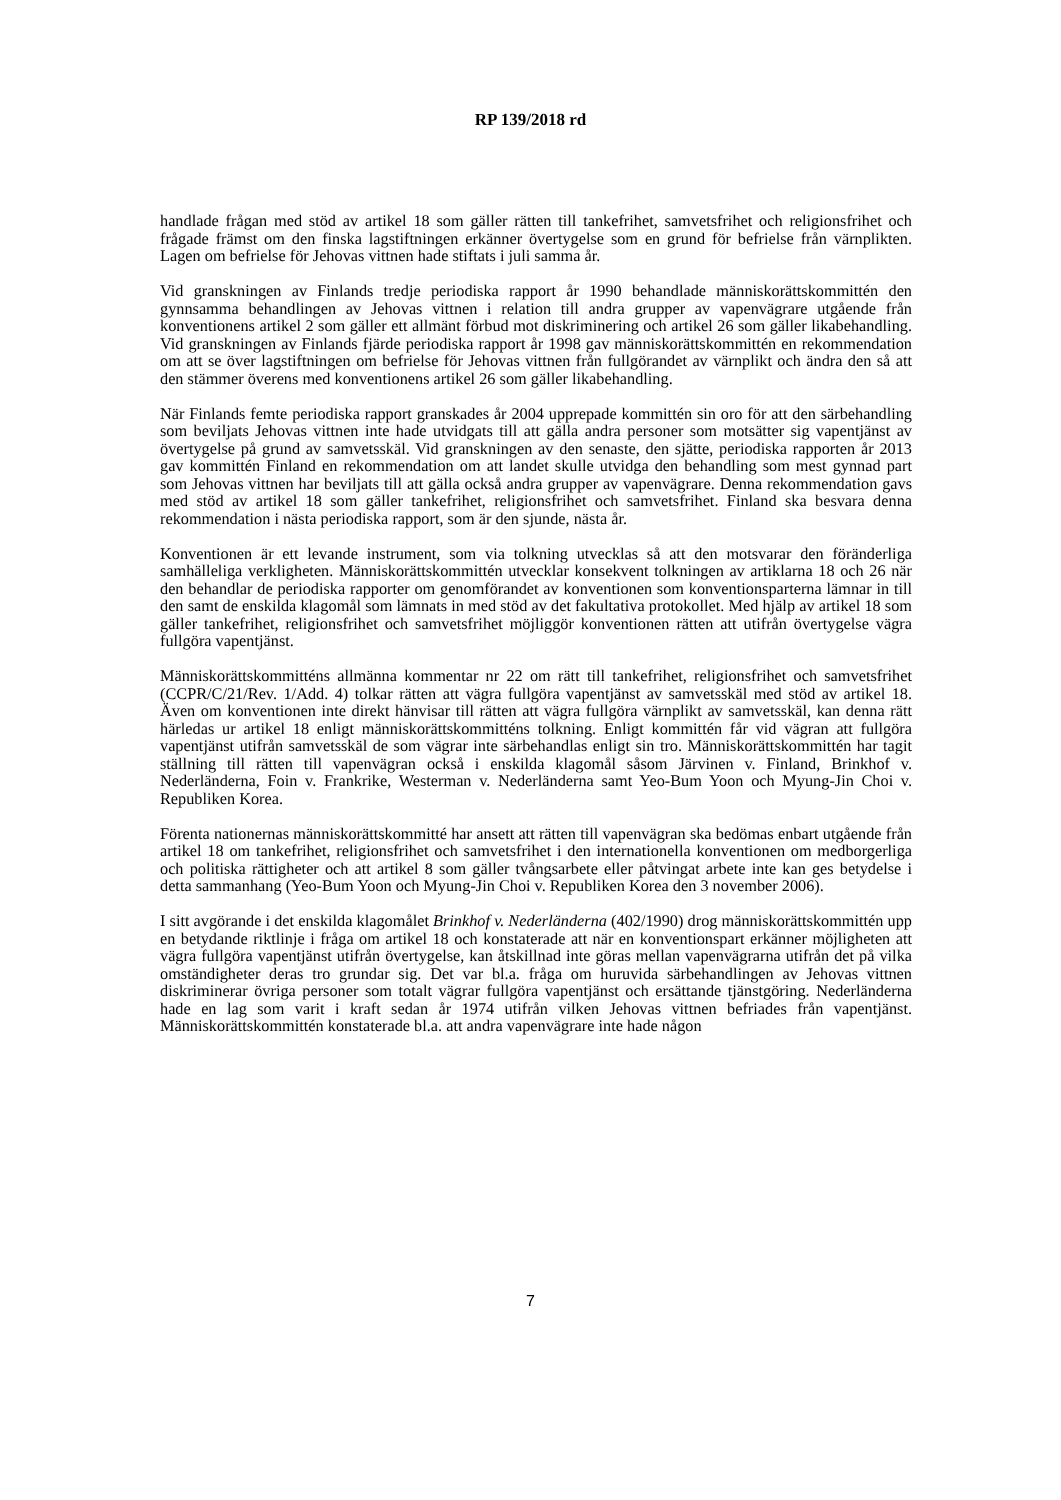RP 139/2018 rd
handlade frågan med stöd av artikel 18 som gäller rätten till tankefrihet, samvetsfrihet och religionsfrihet och frågade främst om den finska lagstiftningen erkänner övertygelse som en grund för befrielse från värnplikten. Lagen om befrielse för Jehovas vittnen hade stiftats i juli samma år.
Vid granskningen av Finlands tredje periodiska rapport år 1990 behandlade människorättskommittén den gynnsamma behandlingen av Jehovas vittnen i relation till andra grupper av vapenvägrare utgående från konventionens artikel 2 som gäller ett allmänt förbud mot diskriminering och artikel 26 som gäller likabehandling. Vid granskningen av Finlands fjärde periodiska rapport år 1998 gav människorättskommittén en rekommendation om att se över lagstiftningen om befrielse för Jehovas vittnen från fullgörandet av värnplikt och ändra den så att den stämmer överens med konventionens artikel 26 som gäller likabehandling.
När Finlands femte periodiska rapport granskades år 2004 upprepade kommittén sin oro för att den särbehandling som beviljats Jehovas vittnen inte hade utvidgats till att gälla andra personer som motsätter sig vapentjänst av övertygelse på grund av samvetsskäl. Vid granskningen av den senaste, den sjätte, periodiska rapporten år 2013 gav kommittén Finland en rekommendation om att landet skulle utvidga den behandling som mest gynnad part som Jehovas vittnen har beviljats till att gälla också andra grupper av vapenvägrare. Denna rekommendation gavs med stöd av artikel 18 som gäller tankefrihet, religionsfrihet och samvetsfrihet. Finland ska besvara denna rekommendation i nästa periodiska rapport, som är den sjunde, nästa år.
Konventionen är ett levande instrument, som via tolkning utvecklas så att den motsvarar den föränderliga samhälleliga verkligheten. Människorättskommittén utvecklar konsekvent tolkningen av artiklarna 18 och 26 när den behandlar de periodiska rapporter om genomförandet av konventionen som konventionsparterna lämnar in till den samt de enskilda klagomål som lämnats in med stöd av det fakultativa protokollet. Med hjälp av artikel 18 som gäller tankefrihet, religionsfrihet och samvetsfrihet möjliggör konventionen rätten att utifrån övertygelse vägra fullgöra vapentjänst.
Människorättskommitténs allmänna kommentar nr 22 om rätt till tankefrihet, religionsfrihet och samvetsfrihet (CCPR/C/21/Rev. 1/Add. 4) tolkar rätten att vägra fullgöra vapentjänst av samvetsskäl med stöd av artikel 18. Även om konventionen inte direkt hänvisar till rätten att vägra fullgöra värnplikt av samvetsskäl, kan denna rätt härledas ur artikel 18 enligt människorättskommitténs tolkning. Enligt kommittén får vid vägran att fullgöra vapentjänst utifrån samvetsskäl de som vägrar inte särbehandlas enligt sin tro. Människorättskommittén har tagit ställning till rätten till vapenvägran också i enskilda klagomål såsom Järvinen v. Finland, Brinkhof v. Nederländerna, Foin v. Frankrike, Westerman v. Nederländerna samt Yeo-Bum Yoon och Myung-Jin Choi v. Republiken Korea.
Förenta nationernas människorättskommitté har ansett att rätten till vapenvägran ska bedömas enbart utgående från artikel 18 om tankefrihet, religionsfrihet och samvetsfrihet i den internationella konventionen om medborgerliga och politiska rättigheter och att artikel 8 som gäller tvångsarbete eller påtvingat arbete inte kan ges betydelse i detta sammanhang (Yeo-Bum Yoon och Myung-Jin Choi v. Republiken Korea den 3 november 2006).
I sitt avgörande i det enskilda klagomålet Brinkhof v. Nederländerna (402/1990) drog människorättskommittén upp en betydande riktlinje i fråga om artikel 18 och konstaterade att när en konventionspart erkänner möjligheten att vägra fullgöra vapentjänst utifrån övertygelse, kan åtskillnad inte göras mellan vapenvägrarna utifrån det på vilka omständigheter deras tro grundar sig. Det var bl.a. fråga om huruvida särbehandlingen av Jehovas vittnen diskriminerar övriga personer som totalt vägrar fullgöra vapentjänst och ersättande tjänstgöring. Nederländerna hade en lag som varit i kraft sedan år 1974 utifrån vilken Jehovas vittnen befriades från vapentjänst. Människorättskommittén konstaterade bl.a. att andra vapenvägrare inte hade någon
7